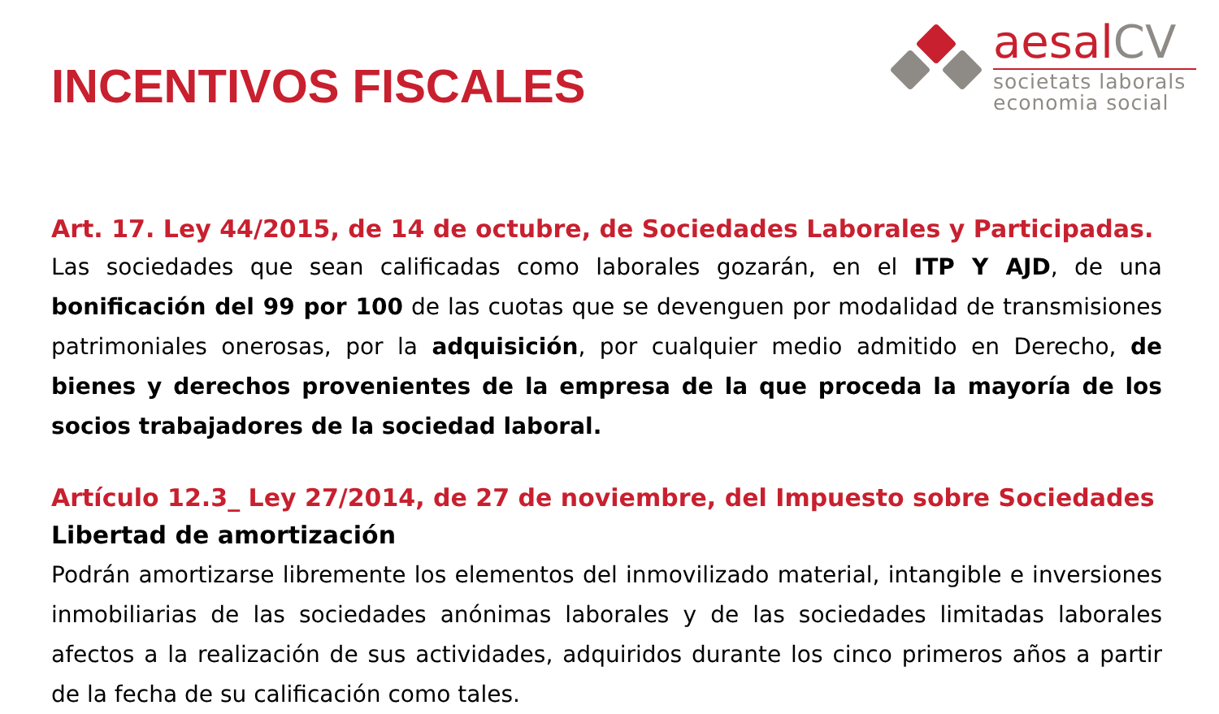aesalCV
societats laborals
economia social
INCENTIVOS FISCALES
Art. 17. Ley 44/2015, de 14 de octubre, de Sociedades Laborales y Participadas.
Las sociedades que sean calificadas como laborales gozarán, en el ITP Y AJD, de una bonificación del 99 por 100 de las cuotas que se devenguen por modalidad de transmisiones patrimoniales onerosas, por la adquisición, por cualquier medio admitido en Derecho, de bienes y derechos provenientes de la empresa de la que proceda la mayoría de los socios trabajadores de la sociedad laboral.
Artículo 12.3_ Ley 27/2014, de 27 de noviembre, del Impuesto sobre Sociedades
Libertad de amortización
Podrán amortizarse libremente los elementos del inmovilizado material, intangible e inversiones inmobiliarias de las sociedades anónimas laborales y de las sociedades limitadas laborales afectos a la realización de sus actividades, adquiridos durante los cinco primeros años a partir de la fecha de su calificación como tales.